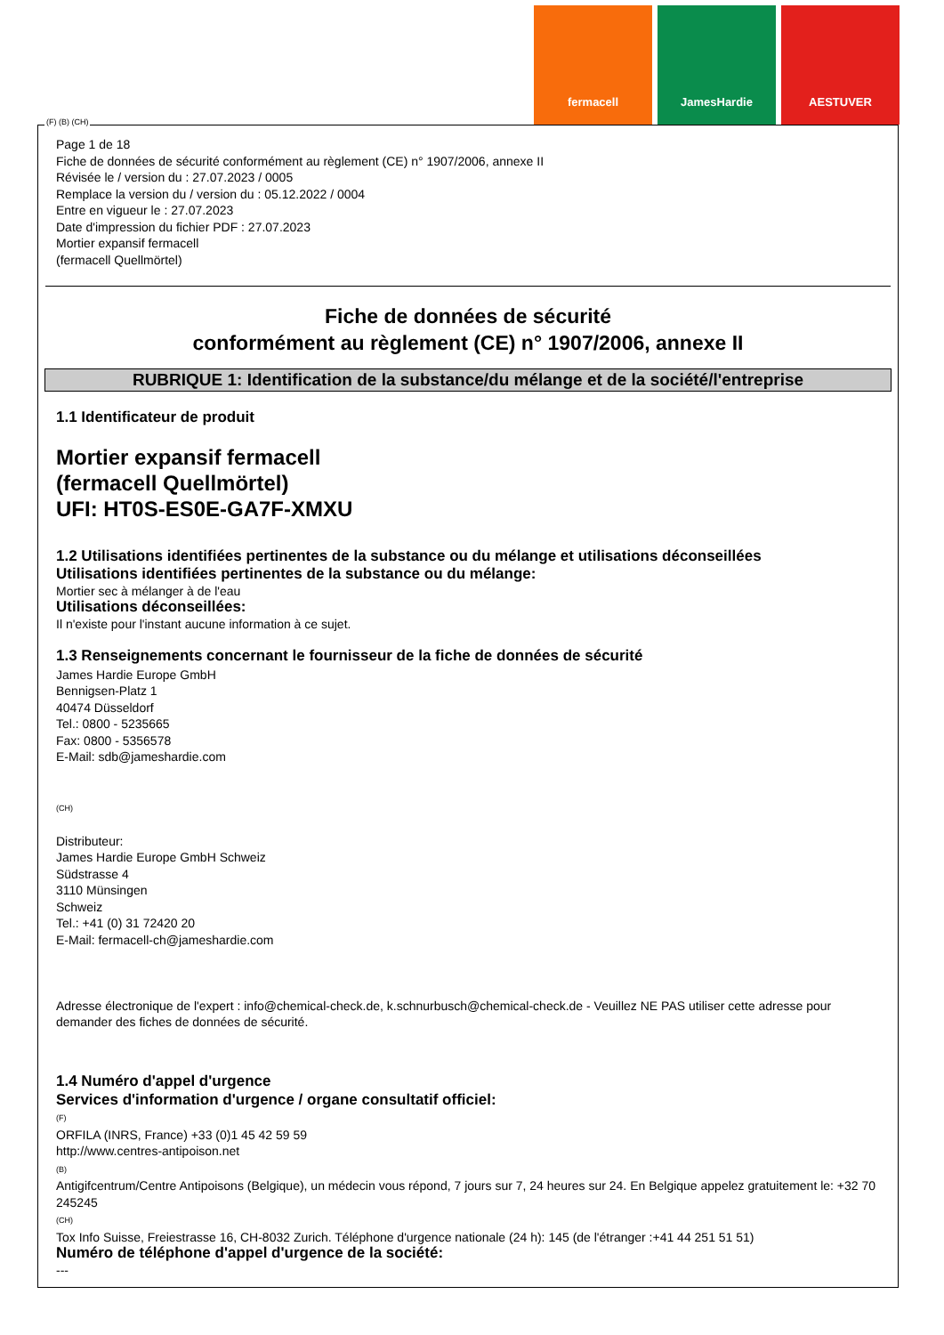fermacell JamesHardie AESTUVER
Page 1 de 18
Fiche de données de sécurité conformément au règlement (CE) n° 1907/2006, annexe II
Révisée le / version du : 27.07.2023 / 0005
Remplace la version du / version du : 05.12.2022 / 0004
Entre en vigueur le : 27.07.2023
Date d'impression du fichier PDF : 27.07.2023
Mortier expansif fermacell
(fermacell Quellmörtel)
Fiche de données de sécurité
conformément au règlement (CE) n° 1907/2006, annexe II
RUBRIQUE 1: Identification de la substance/du mélange et de la société/l'entreprise
1.1 Identificateur de produit
Mortier expansif fermacell
(fermacell Quellmörtel)
UFI: HT0S-ES0E-GA7F-XMXU
1.2 Utilisations identifiées pertinentes de la substance ou du mélange et utilisations déconseillées
Utilisations identifiées pertinentes de la substance ou du mélange:
Mortier sec à mélanger à de l'eau
Utilisations déconseillées:
Il n'existe pour l'instant aucune information à ce sujet.
1.3 Renseignements concernant le fournisseur de la fiche de données de sécurité
James Hardie Europe GmbH
Bennigsen-Platz 1
40474 Düsseldorf
Tel.: 0800 - 5235665
Fax: 0800 - 5356578
E-Mail: sdb@jameshardie.com
(CH)
Distributeur:
James Hardie Europe GmbH Schweiz
Südstrasse 4
3110 Münsingen
Schweiz
Tel.: +41 (0) 31 72420 20
E-Mail: fermacell-ch@jameshardie.com
Adresse électronique de l'expert : info@chemical-check.de, k.schnurbusch@chemical-check.de - Veuillez NE PAS utiliser cette adresse pour demander des fiches de données de sécurité.
1.4 Numéro d'appel d'urgence
Services d'information d'urgence / organe consultatif officiel:
(F)
ORFILA (INRS, France) +33 (0)1 45 42 59 59
http://www.centres-antipoison.net
(B)
Antigifcentrum/Centre Antipoisons (Belgique), un médecin vous répond, 7 jours sur 7, 24 heures sur 24. En Belgique appelez gratuitement le: +32 70 245245
(CH)
Tox Info Suisse, Freiestrasse 16, CH-8032 Zurich. Téléphone d'urgence nationale (24 h): 145 (de l'étranger :+41 44 251 51 51)
Numéro de téléphone d'appel d'urgence de la société:
---
(F) (B) (CH)